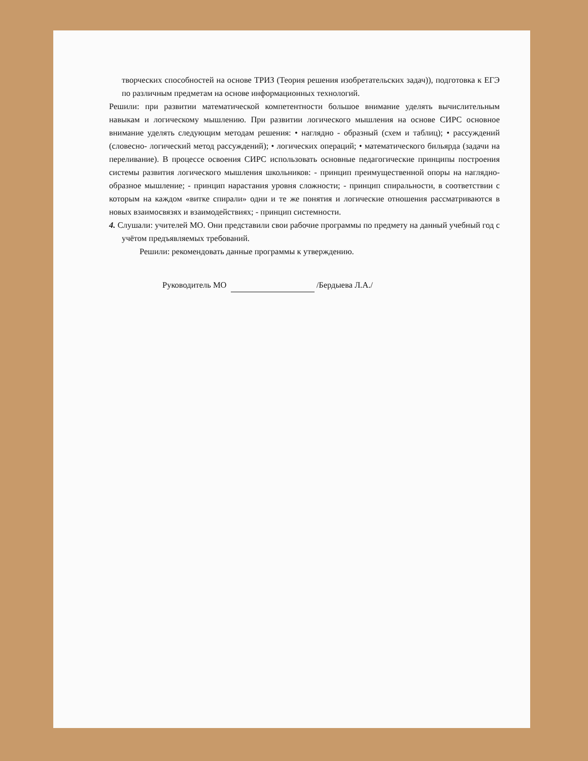творческих способностей на основе ТРИЗ (Теория решения изобретательских задач)), подготовка к ЕГЭ по различным предметам на основе информационных технологий.
Решили: при развитии математической компетентности большое внимание уделять вычислительным навыкам и логическому мышлению. При развитии логического мышления на основе СИРС основное внимание уделять следующим методам решения: • наглядно - образный (схем и таблиц); • рассуждений (словесно- логический метод рассуждений); • логических операций; • математического бильярда (задачи на переливание). В процессе освоения СИРС использовать основные педагогические принципы построения системы развития логического мышления школьников: - принцип преимущественной опоры на наглядно-образное мышление; - принцип нарастания уровня сложности; - принцип спиральности, в соответствии с которым на каждом «витке спирали» одни и те же понятия и логические отношения рассматриваются в новых взаимосвязях и взаимодействиях; - принцип системности.
4. Слушали: учителей МО. Они представили свои рабочие программы по предмету на данный учебный год с учётом предъявляемых требований.
Решили: рекомендовать данные программы к утверждению.
Руководитель МО /Бердыева Л.А./